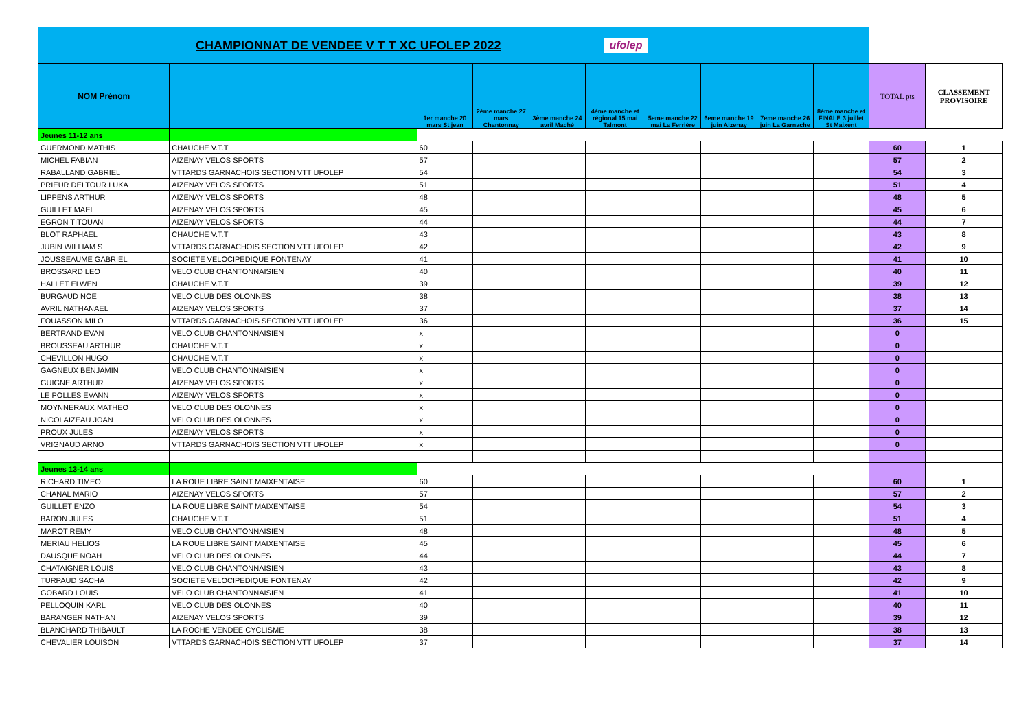CHAMPIONNAT DE VENDEE V T T XC UFOLEP 2022
ufolep
| NOM Prénom | | 1er manche 20 mars St jean | 2ème manche 27 mars Chantonnay | 3ème manche 24 avril Maché | 4ème manche et régional 15 mai Talmont | 5eme manche 22 mai La Ferrière | 6eme manche 19 juin Aizenay | 7eme manche 26 juin La Garnache | 8ème manche et FINALE 3 juillet St Maixent | TOTAL pts | CLASSEMENT PROVISOIRE |
| --- | --- | --- | --- | --- | --- | --- | --- | --- | --- | --- | --- |
| Jeunes 11-12 ans | | | | | | | | | | | |
| GUERMOND MATHIS | CHAUCHE V.T.T | 60 | | | | | | | | 60 | 1 |
| MICHEL FABIAN | AIZENAY VELOS SPORTS | 57 | | | | | | | | 57 | 2 |
| RABALLAND GABRIEL | VTTARDS GARNACHOIS SECTION VTT UFOLEP | 54 | | | | | | | | 54 | 3 |
| PRIEUR DELTOUR LUKA | AIZENAY VELOS SPORTS | 51 | | | | | | | | 51 | 4 |
| LIPPENS ARTHUR | AIZENAY VELOS SPORTS | 48 | | | | | | | | 48 | 5 |
| GUILLET MAEL | AIZENAY VELOS SPORTS | 45 | | | | | | | | 45 | 6 |
| EGRON TITOUAN | AIZENAY VELOS SPORTS | 44 | | | | | | | | 44 | 7 |
| BLOT RAPHAEL | CHAUCHE V.T.T | 43 | | | | | | | | 43 | 8 |
| JUBIN WILLIAM S | VTTARDS GARNACHOIS SECTION VTT UFOLEP | 42 | | | | | | | | 42 | 9 |
| JOUSSEAUME GABRIEL | SOCIETE VELOCIPEDIQUE FONTENAY | 41 | | | | | | | | 41 | 10 |
| BROSSARD LEO | VELO CLUB CHANTONNAISIEN | 40 | | | | | | | | 40 | 11 |
| HALLET ELWEN | CHAUCHE V.T.T | 39 | | | | | | | | 39 | 12 |
| BURGAUD NOE | VELO CLUB DES OLONNES | 38 | | | | | | | | 38 | 13 |
| AVRIL NATHANAEL | AIZENAY VELOS SPORTS | 37 | | | | | | | | 37 | 14 |
| FOUASSON MILO | VTTARDS GARNACHOIS SECTION VTT UFOLEP | 36 | | | | | | | | 36 | 15 |
| BERTRAND EVAN | VELO CLUB CHANTONNAISIEN | x | | | | | | | | 0 | |
| BROUSSEAU ARTHUR | CHAUCHE V.T.T | x | | | | | | | | 0 | |
| CHEVILLON HUGO | CHAUCHE V.T.T | x | | | | | | | | 0 | |
| GAGNEUX BENJAMIN | VELO CLUB CHANTONNAISIEN | x | | | | | | | | 0 | |
| GUIGNE ARTHUR | AIZENAY VELOS SPORTS | x | | | | | | | | 0 | |
| LE POLLES EVANN | AIZENAY VELOS SPORTS | x | | | | | | | | 0 | |
| MOYNNERAUX MATHEO | VELO CLUB DES OLONNES | x | | | | | | | | 0 | |
| NICOLAIZEAU JOAN | VELO CLUB DES OLONNES | x | | | | | | | | 0 | |
| PROUX JULES | AIZENAY VELOS SPORTS | x | | | | | | | | 0 | |
| VRIGNAUD ARNO | VTTARDS GARNACHOIS SECTION VTT UFOLEP | x | | | | | | | | 0 | |
| Jeunes 13-14 ans | | | | | | | | | | | |
| RICHARD TIMEO | LA ROUE LIBRE SAINT MAIXENTAISE | 60 | | | | | | | | 60 | 1 |
| CHANAL MARIO | AIZENAY VELOS SPORTS | 57 | | | | | | | | 57 | 2 |
| GUILLET ENZO | LA ROUE LIBRE SAINT MAIXENTAISE | 54 | | | | | | | | 54 | 3 |
| BARON JULES | CHAUCHE V.T.T | 51 | | | | | | | | 51 | 4 |
| MAROT REMY | VELO CLUB CHANTONNAISIEN | 48 | | | | | | | | 48 | 5 |
| MERIAU HELIOS | LA ROUE LIBRE SAINT MAIXENTAISE | 45 | | | | | | | | 45 | 6 |
| DAUSQUE NOAH | VELO CLUB DES OLONNES | 44 | | | | | | | | 44 | 7 |
| CHATAIGNER LOUIS | VELO CLUB CHANTONNAISIEN | 43 | | | | | | | | 43 | 8 |
| TURPAUD SACHA | SOCIETE VELOCIPEDIQUE FONTENAY | 42 | | | | | | | | 42 | 9 |
| GOBARD LOUIS | VELO CLUB CHANTONNAISIEN | 41 | | | | | | | | 41 | 10 |
| PELLOQUIN KARL | VELO CLUB DES OLONNES | 40 | | | | | | | | 40 | 11 |
| BARANGER NATHAN | AIZENAY VELOS SPORTS | 39 | | | | | | | | 39 | 12 |
| BLANCHARD THIBAULT | LA ROCHE VENDEE CYCLISME | 38 | | | | | | | | 38 | 13 |
| CHEVALIER LOUISON | VTTARDS GARNACHOIS SECTION VTT UFOLEP | 37 | | | | | | | | 37 | 14 |